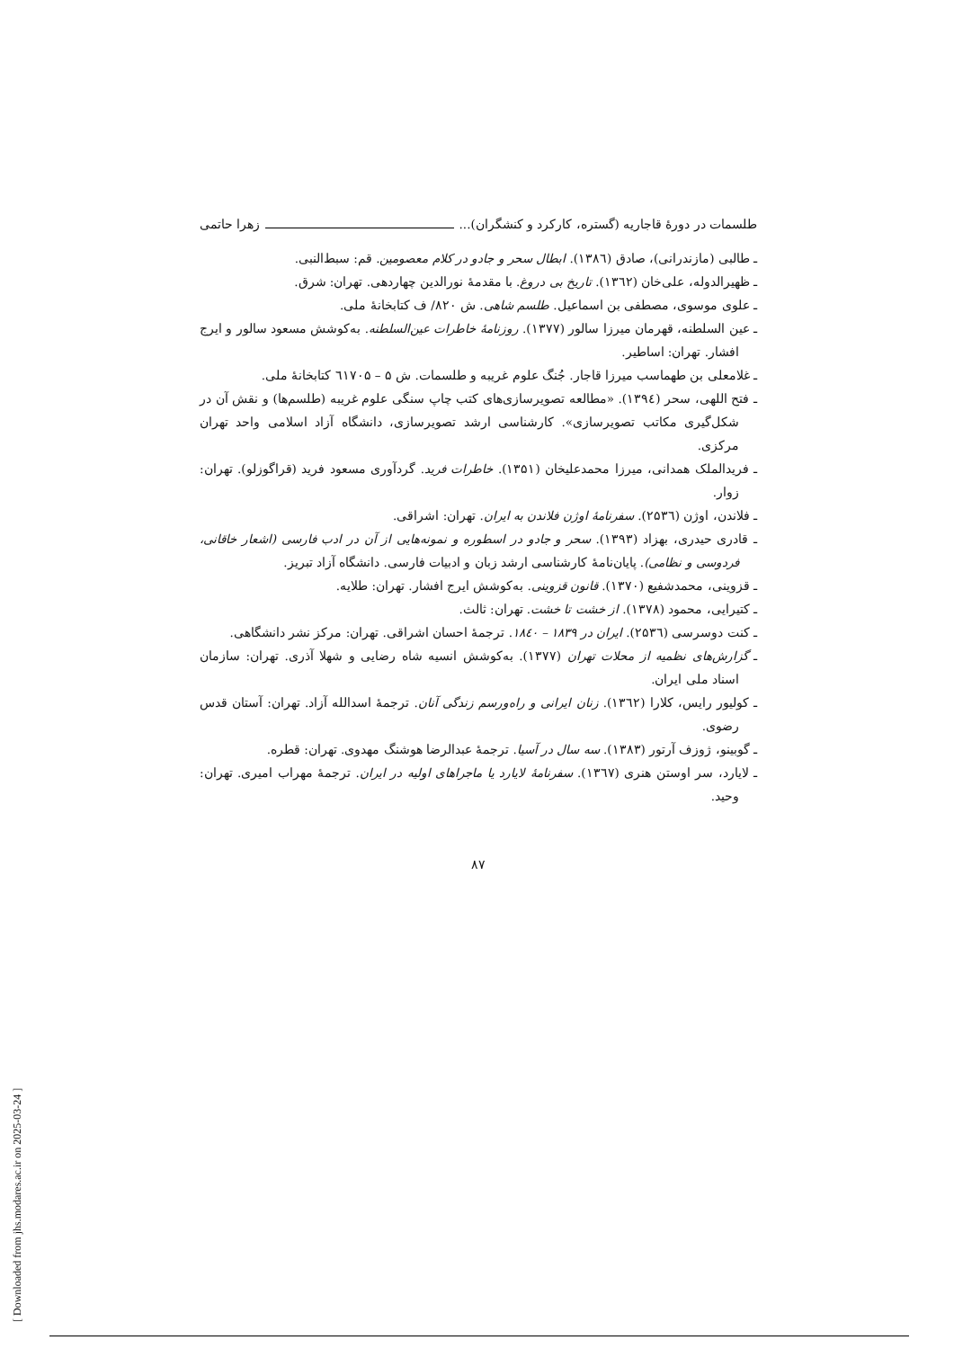طلسمات در دورهٔ قاجاریه (گستره، کارکرد و کنشگران)... زهرا حاتمی
ـ طالبی (مازندرانی)، صادق (۱۳۸٦). ابطال سحر و جادو در کلام معصومین. قم: سبط‌النبی.
ـ ظهیرالدوله، علی‌خان (۱۳٦۲). تاریخ بی دروغ. با مقدمهٔ نورالدین چهاردهی. تهران: شرق.
ـ علوی موسوی، مصطفی بن اسماعیل. طلسم شاهی. ش ۸۲۰/ ف کتابخانهٔ ملی.
ـ عین السلطنه، قهرمان میرزا سالور (۱۳۷۷). روزنامهٔ خاطرات عین‌السلطنه. به‌کوشش مسعود سالور و ایرج افشار. تهران: اساطیر.
ـ غلامعلی بن طهماسب میرزا قاجار. جُنگ علوم غریبه و طلسمات. ش ۵ – ٦۱۷۰۵ کتابخانهٔ ملی.
ـ فتح اللهی، سحر (۱۳۹٤). «مطالعه تصویرسازی‌های کتب چاپ سنگی علوم غریبه (طلسم‌ها) و نقش آن در شکل‌گیری مکاتب تصویرسازی». کارشناسی ارشد تصویرسازی، دانشگاه آزاد اسلامی واحد تهران مرکزی.
ـ فریدالملک همدانی، میرزا محمدعلیخان (۱۳۵۱). خاطرات فرید. گردآوری مسعود فرید (قراگوزلو). تهران: زوار.
ـ فلاندن، اوژن (۲۵۳٦). سفرنامهٔ اوژن فلاندن به ایران. تهران: اشراقی.
ـ قادری حیدری، بهزاد (۱۳۹۳). سحر و جادو در اسطوره و نمونه‌هایی از آن در ادب فارسی (اشعار خاقانی، فردوسی و نظامی). پایان‌نامهٔ کارشناسی ارشد زبان و ادبیات فارسی. دانشگاه آزاد تبریز.
ـ قزوینی، محمدشفیع (۱۳۷۰). قانون قزوینی. به‌کوشش ایرج افشار. تهران: طلایه.
ـ کتیرایی، محمود (۱۳۷۸). از خشت تا خشت. تهران: ثالث.
ـ کنت دوسرسی (۲۵۳٦). ایران در ۱۸۳۹ – ۱۸٤۰. ترجمهٔ احسان اشراقی. تهران: مرکز نشر دانشگاهی.
ـ گزارش‌های نظمیه از محلات تهران (۱۳۷۷). به‌کوشش انسیه شاه رضایی و شهلا آذری. تهران: سازمان اسناد ملی ایران.
ـ کولیور رایس، کلارا (۱۳٦۲). زنان ایرانی و راه‌ورسم زندگی آنان. ترجمهٔ اسدالله آزاد. تهران: آستان قدس رضوی.
ـ گوبینو، ژوزف آرتور (۱۳۸۳). سه سال در آسیا. ترجمهٔ عبدالرضا هوشنگ مهدوی. تهران: قطره.
ـ لایارد، سر اوستن هنری (۱۳٦۷). سفرنامهٔ لایارد یا ماجراهای اولیه در ایران. ترجمهٔ مهراب امیری. تهران: وحید.
۸۷
[ Downloaded from jhs.modares.ac.ir on 2025-03-24 ]